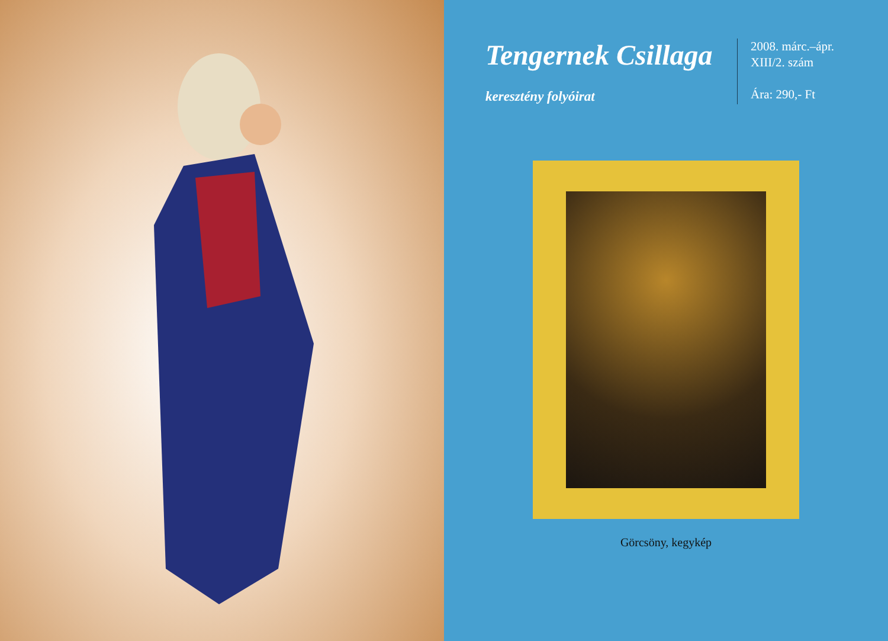Tengernek Csillaga
keresztény folyóirat
2008. márc.–ápr.
XIII/2. szám
Ára: 290,- Ft
Görcsöny, kegykép